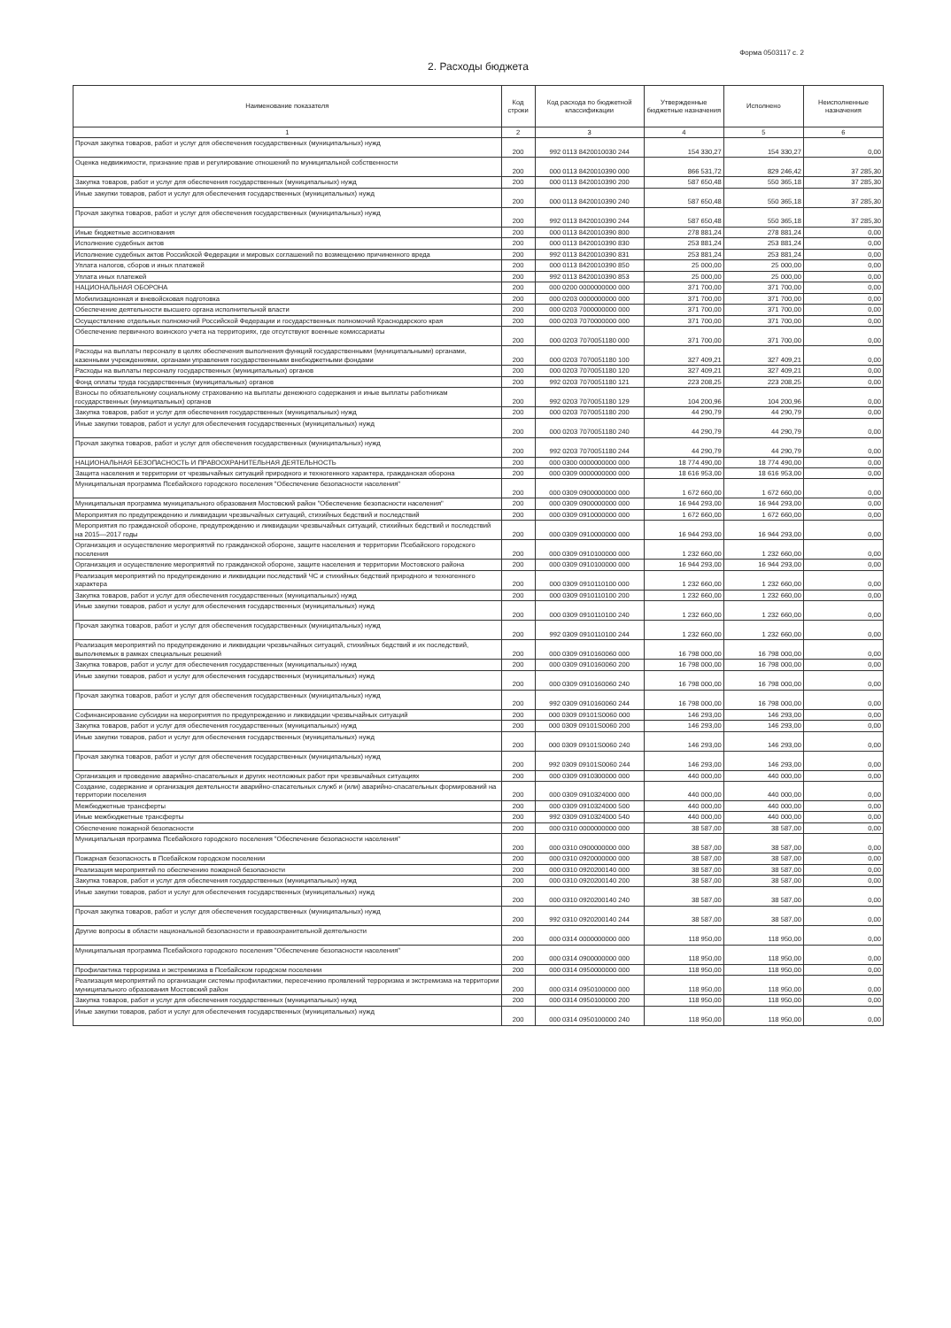Форма 0503117 с. 2
2. Расходы бюджета
| Наименование показателя | Код строки | Код расхода по бюджетной классификации | Утвержденные бюджетные назначения | Исполнено | Неисполненные назначения |
| --- | --- | --- | --- | --- | --- |
| 1 | 2 | 3 | 4 | 5 | 6 |
| Прочая закупка товаров, работ и услуг для обеспечения государственных (муниципальных) нужд | 200 | 992 0113 8420010030 244 | 154 330,27 | 154 330,27 | 0,00 |
| Оценка недвижимости, признание прав и регулирование отношений по муниципальной собственности | 200 | 000 0113 8420010390 000 | 866 531,72 | 829 246,42 | 37 285,30 |
| Закупка товаров, работ и услуг для обеспечения государственных (муниципальных) нужд | 200 | 000 0113 8420010390 200 | 587 650,48 | 550 365,18 | 37 285,30 |
| Иные закупки товаров, работ и услуг для обеспечения государственных (муниципальных) нужд | 200 | 000 0113 8420010390 240 | 587 650,48 | 550 365,18 | 37 285,30 |
| Прочая закупка товаров, работ и услуг для обеспечения государственных (муниципальных) нужд | 200 | 992 0113 8420010390 244 | 587 650,48 | 550 365,18 | 37 285,30 |
| Иные бюджетные ассигнования | 200 | 000 0113 8420010390 800 | 278 881,24 | 278 881,24 | 0,00 |
| Исполнение судебных актов | 200 | 000 0113 8420010390 830 | 253 881,24 | 253 881,24 | 0,00 |
| Исполнение судебных актов Российской Федерации и мировых соглашений по возмещению причиненного вреда | 200 | 992 0113 8420010390 831 | 253 881,24 | 253 881,24 | 0,00 |
| Уплата налогов, сборов и иных платежей | 200 | 000 0113 8420010390 850 | 25 000,00 | 25 000,00 | 0,00 |
| Уплата иных платежей | 200 | 992 0113 8420010390 853 | 25 000,00 | 25 000,00 | 0,00 |
| НАЦИОНАЛЬНАЯ ОБОРОНА | 200 | 000 0200 0000000000 000 | 371 700,00 | 371 700,00 | 0,00 |
| Мобилизационная и вневойсковая подготовка | 200 | 000 0203 0000000000 000 | 371 700,00 | 371 700,00 | 0,00 |
| Обеспечение деятельности высшего органа исполнительной власти | 200 | 000 0203 7000000000 000 | 371 700,00 | 371 700,00 | 0,00 |
| Осуществление отдельных полномочий Российской Федерации и государственных полномочий Краснодарского края | 200 | 000 0203 7070000000 000 | 371 700,00 | 371 700,00 | 0,00 |
| Обеспечение первичного воинского учета на территориях, где отсутствуют военные комиссариаты | 200 | 000 0203 7070051180 000 | 371 700,00 | 371 700,00 | 0,00 |
| Расходы на выплаты персоналу в целях обеспечения выполнения функций государственными (муниципальными) органами, казенными учреждениями, органами управления государственными внебюджетными фондами | 200 | 000 0203 7070051180 100 | 327 409,21 | 327 409,21 | 0,00 |
| Расходы на выплаты персоналу государственных (муниципальных) органов | 200 | 000 0203 7070051180 120 | 327 409,21 | 327 409,21 | 0,00 |
| Фонд оплаты труда государственных (муниципальных) органов | 200 | 992 0203 7070051180 121 | 223 208,25 | 223 208,25 | 0,00 |
| Взносы по обязательному социальному страхованию на выплаты денежного содержания и иные выплаты работникам государственных (муниципальных) органов | 200 | 992 0203 7070051180 129 | 104 200,96 | 104 200,96 | 0,00 |
| Закупка товаров, работ и услуг для обеспечения государственных (муниципальных) нужд | 200 | 000 0203 7070051180 200 | 44 290,79 | 44 290,79 | 0,00 |
| Иные закупки товаров, работ и услуг для обеспечения государственных (муниципальных) нужд | 200 | 000 0203 7070051180 240 | 44 290,79 | 44 290,79 | 0,00 |
| Прочая закупка товаров, работ и услуг для обеспечения государственных (муниципальных) нужд | 200 | 992 0203 7070051180 244 | 44 290,79 | 44 290,79 | 0,00 |
| НАЦИОНАЛЬНАЯ БЕЗОПАСНОСТЬ И ПРАВООХРАНИТЕЛЬНАЯ ДЕЯТЕЛЬНОСТЬ | 200 | 000 0300 0000000000 000 | 18 774 490,00 | 18 774 490,00 | 0,00 |
| Защита населения и территории от чрезвычайных ситуаций природного и техногенного характера, гражданская оборона | 200 | 000 0309 0000000000 000 | 18 616 953,00 | 18 616 953,00 | 0,00 |
| Муниципальная программа Псебайского городского поселения "Обеспечение безопасности населения" | 200 | 000 0309 0900000000 000 | 1 672 660,00 | 1 672 660,00 | 0,00 |
| Муниципальная программа муниципального образования Мостовский район "Обеспечение безопасности населения" | 200 | 000 0309 0900000000 000 | 16 944 293,00 | 16 944 293,00 | 0,00 |
| Мероприятия по предупреждению и ликвидации чрезвычайных ситуаций, стихийных бедствий и последствий | 200 | 000 0309 0910000000 000 | 1 672 660,00 | 1 672 660,00 | 0,00 |
| Мероприятия по гражданской обороне, предупреждению и ликвидации чрезвычайных ситуаций, стихийных бедствий и последствий на 2015—2017 годы | 200 | 000 0309 0910000000 000 | 16 944 293,00 | 16 944 293,00 | 0,00 |
| Организация и осуществление мероприятий по гражданской обороне, защите населения и территории Псебайского городского поселения | 200 | 000 0309 0910100000 000 | 1 232 660,00 | 1 232 660,00 | 0,00 |
| Организация и осуществление мероприятий по гражданской обороне, защите населения и территории Мостовского района | 200 | 000 0309 0910100000 000 | 16 944 293,00 | 16 944 293,00 | 0,00 |
| Реализация мероприятий по предупреждению и ликвидации последствий ЧС и стихийных бедствий природного и техногенного характера | 200 | 000 0309 0910110100 000 | 1 232 660,00 | 1 232 660,00 | 0,00 |
| Закупка товаров, работ и услуг для обеспечения государственных (муниципальных) нужд | 200 | 000 0309 0910110100 200 | 1 232 660,00 | 1 232 660,00 | 0,00 |
| Иные закупки товаров, работ и услуг для обеспечения государственных (муниципальных) нужд | 200 | 000 0309 0910110100 240 | 1 232 660,00 | 1 232 660,00 | 0,00 |
| Прочая закупка товаров, работ и услуг для обеспечения государственных (муниципальных) нужд | 200 | 992 0309 0910110100 244 | 1 232 660,00 | 1 232 660,00 | 0,00 |
| Реализация мероприятий по предупреждению и ликвидации чрезвычайных ситуаций, стихийных бедствий и их последствий, выполняемых в рамках специальных решений | 200 | 000 0309 0910160060 000 | 16 798 000,00 | 16 798 000,00 | 0,00 |
| Закупка товаров, работ и услуг для обеспечения государственных (муниципальных) нужд | 200 | 000 0309 0910160060 200 | 16 798 000,00 | 16 798 000,00 | 0,00 |
| Иные закупки товаров, работ и услуг для обеспечения государственных (муниципальных) нужд | 200 | 000 0309 0910160060 240 | 16 798 000,00 | 16 798 000,00 | 0,00 |
| Прочая закупка товаров, работ и услуг для обеспечения государственных (муниципальных) нужд | 200 | 992 0309 0910160060 244 | 16 798 000,00 | 16 798 000,00 | 0,00 |
| Софинансирование субсидии на мероприятия по предупреждению и ликвидации чрезвычайных ситуаций | 200 | 000 0309 09101S0060 000 | 146 293,00 | 146 293,00 | 0,00 |
| Закупка товаров, работ и услуг для обеспечения государственных (муниципальных) нужд | 200 | 000 0309 09101S0060 200 | 146 293,00 | 146 293,00 | 0,00 |
| Иные закупки товаров, работ и услуг для обеспечения государственных (муниципальных) нужд | 200 | 000 0309 09101S0060 240 | 146 293,00 | 146 293,00 | 0,00 |
| Прочая закупка товаров, работ и услуг для обеспечения государственных (муниципальных) нужд | 200 | 992 0309 09101S0060 244 | 146 293,00 | 146 293,00 | 0,00 |
| Организация и проведение аварийно-спасательных и других неотложных работ при чрезвычайных ситуациях | 200 | 000 0309 0910300000 000 | 440 000,00 | 440 000,00 | 0,00 |
| Создание, содержание и организация деятельности аварийно-спасательных служб и (или) аварийно-спасательных формирований на территории поселения | 200 | 000 0309 0910324000 000 | 440 000,00 | 440 000,00 | 0,00 |
| Межбюджетные трансферты | 200 | 000 0309 0910324000 500 | 440 000,00 | 440 000,00 | 0,00 |
| Иные межбюджетные трансферты | 200 | 992 0309 0910324000 540 | 440 000,00 | 440 000,00 | 0,00 |
| Обеспечение пожарной безопасности | 200 | 000 0310 0000000000 000 | 38 587,00 | 38 587,00 | 0,00 |
| Муниципальная программа Псебайского городского поселения "Обеспечение безопасности населения" | 200 | 000 0310 0900000000 000 | 38 587,00 | 38 587,00 | 0,00 |
| Пожарная безопасность в Псебайском городском поселении | 200 | 000 0310 0920000000 000 | 38 587,00 | 38 587,00 | 0,00 |
| Реализация мероприятий по обеспечению пожарной безопасности | 200 | 000 0310 0920200140 000 | 38 587,00 | 38 587,00 | 0,00 |
| Закупка товаров, работ и услуг для обеспечения государственных (муниципальных) нужд | 200 | 000 0310 0920200140 200 | 38 587,00 | 38 587,00 | 0,00 |
| Иные закупки товаров, работ и услуг для обеспечения государственных (муниципальных) нужд | 200 | 000 0310 0920200140 240 | 38 587,00 | 38 587,00 | 0,00 |
| Прочая закупка товаров, работ и услуг для обеспечения государственных (муниципальных) нужд | 200 | 992 0310 0920200140 244 | 38 587,00 | 38 587,00 | 0,00 |
| Другие вопросы в области национальной безопасности и правоохранительной деятельности | 200 | 000 0314 0000000000 000 | 118 950,00 | 118 950,00 | 0,00 |
| Муниципальная программа Псебайского городского поселения "Обеспечение безопасности населения" | 200 | 000 0314 0900000000 000 | 118 950,00 | 118 950,00 | 0,00 |
| Профилактика терроризма и экстремизма в Псебайском городском поселении | 200 | 000 0314 0950000000 000 | 118 950,00 | 118 950,00 | 0,00 |
| Реализация мероприятий по организации системы профилактики, пересечению проявлений терроризма и экстремизма на территории муниципального образования Мостовский район | 200 | 000 0314 0950100000 000 | 118 950,00 | 118 950,00 | 0,00 |
| Закупка товаров, работ и услуг для обеспечения государственных (муниципальных) нужд | 200 | 000 0314 0950100000 200 | 118 950,00 | 118 950,00 | 0,00 |
| Иные закупки товаров, работ и услуг для обеспечения государственных (муниципальных) нужд | 200 | 000 0314 0950100000 240 | 118 950,00 | 118 950,00 | 0,00 |